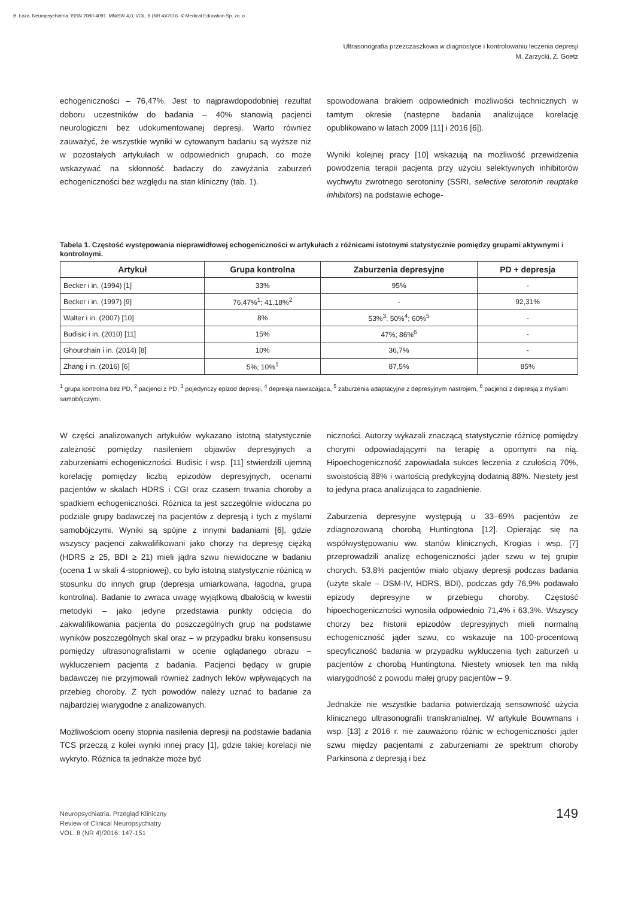B. Łoza. Neuropsychiatria. ISSN 2080-4091. MNiSW 4,0. VOL. 8 (NR 4)/2016. © Medical Education Sp. zo. o.
Ultrasonografia przezczaszkowa w diagnostyce i kontrolowaniu leczenia depresji
M. Zarzycki, Z. Goetz
echogeniczności – 76,47%. Jest to najprawdopodobniej rezultat doboru uczestników do badania – 40% stanowią pacjenci neurologiczni bez udokumentowanej depresji. Warto również zauważyć, że wszystkie wyniki w cytowanym badaniu są wyższe niż w pozostałych artykułach w odpowiednich grupach, co może wskazywać na skłonność badaczy do zawyżania zaburzeń echogeniczności bez względu na stan kliniczny (tab. 1).
spowodowana brakiem odpowiednich możliwości technicznych w tamtym okresie (następne badania analizujące korelację opublikowano w latach 2009 [11] i 2016 [6]).
Wyniki kolejnej pracy [10] wskazują na możliwość przewidzenia powodzenia terapii pacjenta przy użyciu selektywnych inhibitorów wychwytu zwrotnego serotoniny (SSRI, selective serotonin reuptake inhibitors) na podstawie echoge-
Tabela 1. Częstość występowania nieprawidłowej echogeniczności w artykułach z różnicami istotnymi statystycznie pomiędzy grupami aktywnymi i kontrolnymi.
| Artykuł | Grupa kontrolna | Zaburzenia depresyjne | PD + depresja |
| --- | --- | --- | --- |
| Becker i in. (1994) [1] | 33% | 95% | - |
| Becker i in. (1997) [9] | 76,47%<sup>1</sup>; 41,18%<sup>2</sup> | - | 92,31% |
| Walter i in. (2007) [10] | 8% | 53%<sup>3</sup>; 50%<sup>4</sup>; 60%<sup>5</sup> | - |
| Budisic i in. (2010) [11] | 15% | 47%; 86%<sup>6</sup> | - |
| Ghourchain i in. (2014) [8] | 10% | 36,7% | - |
| Zhang i in. (2016) [6] | 5%; 10%<sup>1</sup> | 87,5% | 85% |
<sup>1</sup> grupa kontrolna bez PD, <sup>2</sup> pacjenci z PD, <sup>3</sup> pojedynczy epizod depresji, <sup>4</sup> depresja nawracająca, <sup>5</sup> zaburzenia adaptacyjne z depresyjnym nastrojem, <sup>6</sup> pacjenci z depresją z myślami samobójczymi.
W części analizowanych artykułów wykazano istotną statystycznie zależność pomiędzy nasileniem objawów depresyjnych a zaburzeniami echogeniczności. Budisic i wsp. [11] stwierdzili ujemną korelację pomiędzy liczbą epizodów depresyjnych, ocenami pacjentów w skalach HDRS i CGI oraz czasem trwania choroby a spadkiem echogeniczności. Różnica ta jest szczególnie widoczna po podziale grupy badawczej na pacjentów z depresją i tych z myślami samobójczymi. Wyniki są spójne z innymi badaniami [6], gdzie wszyscy pacjenci zakwalifikowani jako chorzy na depresję ciężką (HDRS ≥ 25, BDI ≥ 21) mieli jądra szwu niewidoczne w badaniu (ocena 1 w skali 4-stopniowej), co było istotną statystycznie różnicą w stosunku do innych grup (depresja umiarkowana, łagodna, grupa kontrolna). Badanie to zwraca uwagę wyjątkową dbałością w kwestii metodyki – jako jedyne przedstawia punkty odcięcia do zakwalifikowania pacjenta do poszczególnych grup na podstawie wyników poszczególnych skal oraz – w przypadku braku konsensusu pomiędzy ultrasonografistami w ocenie oglądanego obrazu – wykluczeniem pacjenta z badania. Pacjenci będący w grupie badawczej nie przyjmowali również żadnych leków wpływających na przebieg choroby. Z tych powodów należy uznać to badanie za najbardziej wiarygodne z analizowanych.
Możliwościom oceny stopnia nasilenia depresji na podstawie badania TCS przeczą z kolei wyniki innej pracy [1], gdzie takiej korelacji nie wykryto. Różnica ta jednakże może być
niczności. Autorzy wykazali znaczącą statystycznie różnicę pomiędzy chorymi odpowiadającymi na terapię a opornymi na nią. Hipoechogeniczność zapowiadała sukces leczenia z czułością 70%, swoistością 88% i wartością predykcyjną dodatnią 88%. Niestety jest to jedyna praca analizująca to zagadnienie.
Zaburzenia depresyjne występują u 33–69% pacjentów ze zdiagnozowaną chorobą Huntingtona [12]. Opierając się na współwystępowaniu ww. stanów klinicznych, Krogias i wsp. [7] przeprowadzili analizę echogeniczności jąder szwu w tej grupie chorych. 53,8% pacjentów miało objawy depresji podczas badania (użyte skale – DSM-IV, HDRS, BDI), podczas gdy 76,9% podawało epizody depresyjne w przebiegu choroby. Częstość hipoechogeniczności wynosiła odpowiednio 71,4% i 63,3%. Wszyscy chorzy bez historii epizodów depresyjnych mieli normalną echogeniczność jąder szwu, co wskazuje na 100-procentową specyficzność badania w przypadku wykluczenia tych zaburzeń u pacjentów z chorobą Huntingtona. Niestety wniosek ten ma nikłą wiarygodność z powodu małej grupy pacjentów – 9.
Jednakże nie wszystkie badania potwierdzają sensowność użycia klinicznego ultrasonografii transkranialnej. W artykule Bouwmans i wsp. [13] z 2016 r. nie zauważono różnic w echogeniczności jąder szwu między pacjentami z zaburzeniami ze spektrum choroby Parkinsona z depresją i bez
Neuropsychiatria. Przegląd Kliniczny
Review of Clinical Neuropsychiatry
VOL. 8 (NR 4)/2016: 147-151
149